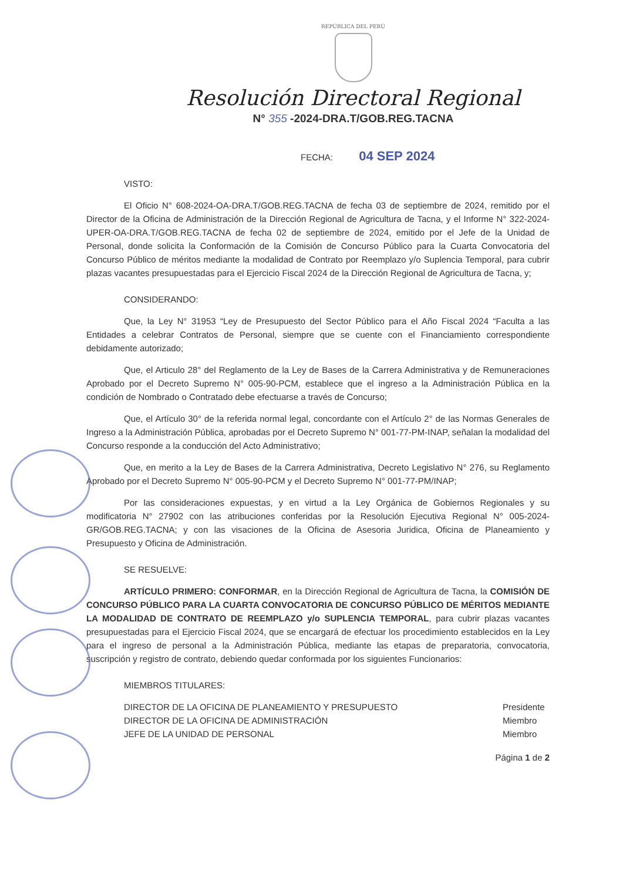REPÚBLICA DEL PERÚ
Resolución Directoral Regional
N° 355 -2024-DRA.T/GOB.REG.TACNA
FECHA: 04 SEP 2024
VISTO:
El Oficio N° 608-2024-OA-DRA.T/GOB.REG.TACNA de fecha 03 de septiembre de 2024, remitido por el Director de la Oficina de Administración de la Dirección Regional de Agricultura de Tacna, y el Informe N° 322-2024-UPER-OA-DRA.T/GOB.REG.TACNA de fecha 02 de septiembre de 2024, emitido por el Jefe de la Unidad de Personal, donde solicita la Conformación de la Comisión de Concurso Público para la Cuarta Convocatoria del Concurso Público de méritos mediante la modalidad de Contrato por Reemplazo y/o Suplencia Temporal, para cubrir plazas vacantes presupuestadas para el Ejercicio Fiscal 2024 de la Dirección Regional de Agricultura de Tacna, y;
CONSIDERANDO:
Que, la Ley N° 31953 “Ley de Presupuesto del Sector Público para el Año Fiscal 2024 “Faculta a las Entidades a celebrar Contratos de Personal, siempre que se cuente con el Financiamiento correspondiente debidamente autorizado;
Que, el Articulo 28° del Reglamento de la Ley de Bases de la Carrera Administrativa y de Remuneraciones Aprobado por el Decreto Supremo N° 005-90-PCM, establece que el ingreso a la Administración Pública en la condición de Nombrado o Contratado debe efectuarse a través de Concurso;
Que, el Artículo 30° de la referida normal legal, concordante con el Artículo 2° de las Normas Generales de Ingreso a la Administración Pública, aprobadas por el Decreto Supremo N° 001-77-PM-INAP, señalan la modalidad del Concurso responde a la conducción del Acto Administrativo;
Que, en merito a la Ley de Bases de la Carrera Administrativa, Decreto Legislativo N° 276, su Reglamento Aprobado por el Decreto Supremo N° 005-90-PCM y el Decreto Supremo N° 001-77-PM/INAP;
Por las consideraciones expuestas, y en virtud a la Ley Orgánica de Gobiernos Regionales y su modificatoria N° 27902 con las atribuciones conferidas por la Resolución Ejecutiva Regional N° 005-2024-GR/GOB.REG.TACNA; y con las visaciones de la Oficina de Asesoria Juridica, Oficina de Planeamiento y Presupuesto y Oficina de Administración.
SE RESUELVE:
ARTÍCULO PRIMERO: CONFORMAR, en la Dirección Regional de Agricultura de Tacna, la COMISIÓN DE CONCURSO PÚBLICO PARA LA CUARTA CONVOCATORIA DE CONCURSO PÚBLICO DE MÉRITOS MEDIANTE LA MODALIDAD DE CONTRATO DE REEMPLAZO y/o SUPLENCIA TEMPORAL, para cubrir plazas vacantes presupuestadas para el Ejercicio Fiscal 2024, que se encargará de efectuar los procedimiento establecidos en la Ley para el ingreso de personal a la Administración Pública, mediante las etapas de preparatoria, convocatoria, suscripción y registro de contrato, debiendo quedar conformada por los siguientes Funcionarios:
MIEMBROS TITULARES:
DIRECTOR DE LA OFICINA DE PLANEAMIENTO Y PRESUPUESTO Presidente
DIRECTOR DE LA OFICINA DE ADMINISTRACIÓN Miembro
JEFE DE LA UNIDAD DE PERSONAL Miembro
Página 1 de 2